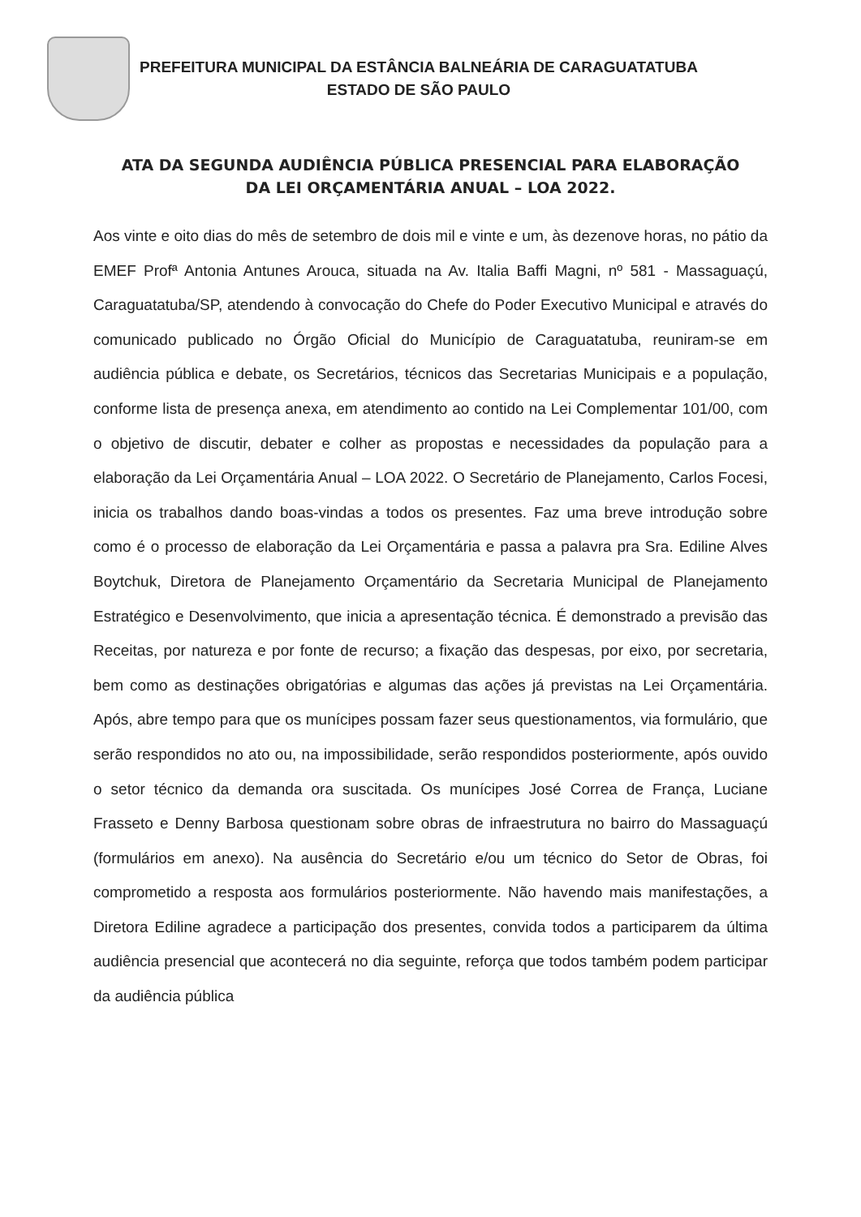PREFEITURA MUNICIPAL DA ESTÂNCIA BALNEÁRIA DE CARAGUATATUBA
ESTADO DE SÃO PAULO
ATA DA SEGUNDA AUDIÊNCIA PÚBLICA PRESENCIAL PARA ELABORAÇÃO
DA LEI ORÇAMENTÁRIA ANUAL – LOA 2022.
Aos vinte e oito dias do mês de setembro de dois mil e vinte e um, às dezenove horas, no pátio da EMEF Profª Antonia Antunes Arouca, situada na Av. Italia Baffi Magni, nº 581 - Massaguaçú, Caraguatatuba/SP, atendendo à convocação do Chefe do Poder Executivo Municipal e através do comunicado publicado no Órgão Oficial do Município de Caraguatatuba, reuniram-se em audiência pública e debate, os Secretários, técnicos das Secretarias Municipais e a população, conforme lista de presença anexa, em atendimento ao contido na Lei Complementar 101/00, com o objetivo de discutir, debater e colher as propostas e necessidades da população para a elaboração da Lei Orçamentária Anual – LOA 2022. O Secretário de Planejamento, Carlos Focesi, inicia os trabalhos dando boas-vindas a todos os presentes. Faz uma breve introdução sobre como é o processo de elaboração da Lei Orçamentária e passa a palavra pra Sra. Ediline Alves Boytchuk, Diretora de Planejamento Orçamentário da Secretaria Municipal de Planejamento Estratégico e Desenvolvimento, que inicia a apresentação técnica. É demonstrado a previsão das Receitas, por natureza e por fonte de recurso; a fixação das despesas, por eixo, por secretaria, bem como as destinações obrigatórias e algumas das ações já previstas na Lei Orçamentária. Após, abre tempo para que os munícipes possam fazer seus questionamentos, via formulário, que serão respondidos no ato ou, na impossibilidade, serão respondidos posteriormente, após ouvido o setor técnico da demanda ora suscitada. Os munícipes José Correa de França, Luciane Frasseto e Denny Barbosa questionam sobre obras de infraestrutura no bairro do Massaguaçú (formulários em anexo). Na ausência do Secretário e/ou um técnico do Setor de Obras, foi comprometido a resposta aos formulários posteriormente. Não havendo mais manifestações, a Diretora Ediline agradece a participação dos presentes, convida todos a participarem da última audiência presencial que acontecerá no dia seguinte, reforça que todos também podem participar da audiência pública